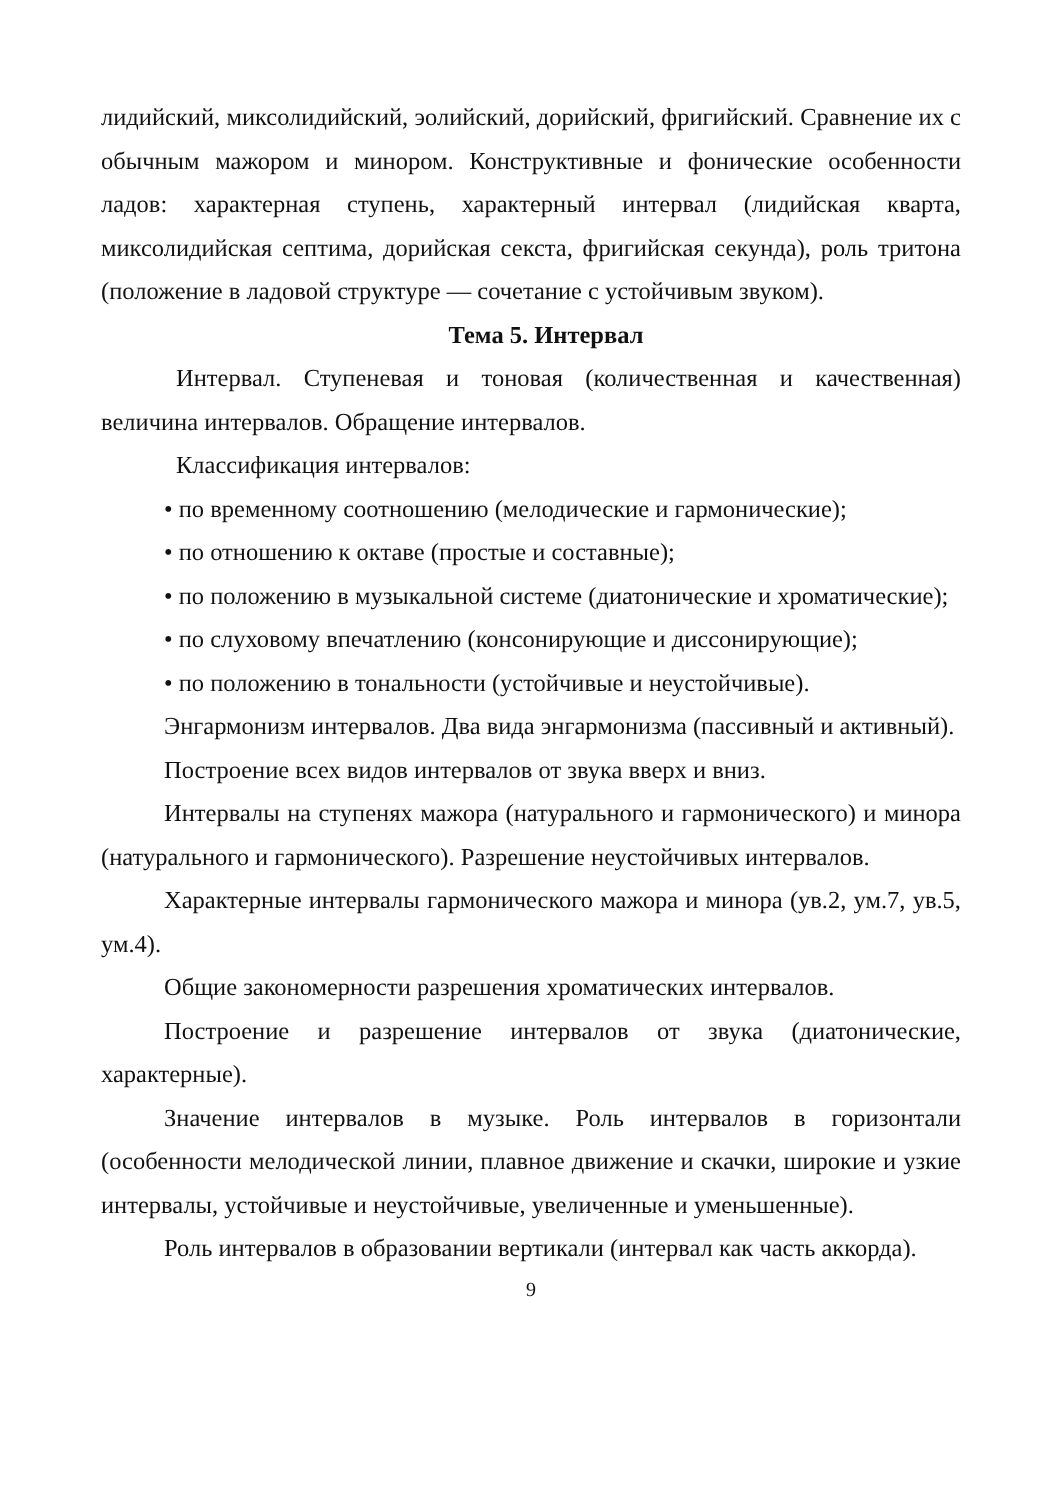лидийский, миксолидийский, эолийский, дорийский, фригийский. Сравнение их с обычным мажором и минором. Конструктивные и фонические особенности ладов: характерная ступень, характерный интервал (лидийская кварта, миксолидийская септима, дорийская секста, фригийская секунда), роль тритона (положение в ладовой структуре — сочетание с устойчивым звуком).
Тема 5. Интервал
Интервал. Ступеневая и тоновая (количественная и качественная) величина интервалов. Обращение интервалов.
Классификация интервалов:
• по временному соотношению (мелодические и гармонические);
• по отношению к октаве (простые и составные);
• по положению в музыкальной системе (диатонические и хроматические);
• по слуховому впечатлению (консонирующие и диссонирующие);
• по положению в тональности (устойчивые и неустойчивые).
Энгармонизм интервалов. Два вида энгармонизма (пассивный и активный).
Построение всех видов интервалов от звука вверх и вниз.
Интервалы на ступенях мажора (натурального и гармонического) и минора (натурального и гармонического). Разрешение неустойчивых интервалов.
Характерные интервалы гармонического мажора и минора (ув.2, ум.7, ув.5, ум.4).
Общие закономерности разрешения хроматических интервалов.
Построение и разрешение интервалов от звука (диатонические, характерные).
Значение интервалов в музыке. Роль интервалов в горизонтали (особенности мелодической линии, плавное движение и скачки, широкие и узкие интервалы, устойчивые и неустойчивые, увеличенные и уменьшенные).
Роль интервалов в образовании вертикали (интервал как часть аккорда).
9